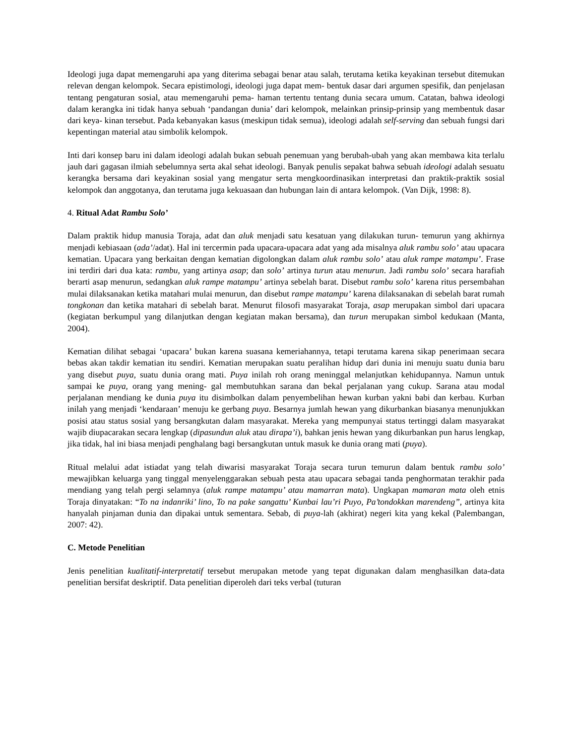Ideologi juga dapat memengaruhi apa yang diterima sebagai benar atau salah, terutama ketika keyakinan tersebut ditemukan relevan dengan kelompok. Secara epistimologi, ideologi juga dapat mem- bentuk dasar dari argumen spesifik, dan penjelasan tentang pengaturan sosial, atau memengaruhi pema- haman tertentu tentang dunia secara umum. Catatan, bahwa ideologi dalam kerangka ini tidak hanya sebuah ‘pandangan dunia’ dari kelompok, melainkan prinsip-prinsip yang membentuk dasar dari keya- kinan tersebut. Pada kebanyakan kasus (meskipun tidak semua), ideologi adalah self-serving dan sebuah fungsi dari kepentingan material atau simbolik kelompok.
Inti dari konsep baru ini dalam ideologi adalah bukan sebuah penemuan yang berubah-ubah yang akan membawa kita terlalu jauh dari gagasan ilmiah sebelumnya serta akal sehat ideologi. Banyak penulis sepakat bahwa sebuah ideologi adalah sesuatu kerangka bersama dari keyakinan sosial yang mengatur serta mengkoordinasikan interpretasi dan praktik-praktik sosial kelompok dan anggotanya, dan terutama juga kekuasaan dan hubungan lain di antara kelompok. (Van Dijk, 1998: 8).
4. Ritual Adat Rambu Solo’
Dalam praktik hidup manusia Toraja, adat dan aluk menjadi satu kesatuan yang dilakukan turun- temurun yang akhirnya menjadi kebiasaan (ada’/adat). Hal ini tercermin pada upacara-upacara adat yang ada misalnya aluk rambu solo’ atau upacara kematian. Upacara yang berkaitan dengan kematian digolongkan dalam aluk rambu solo’ atau aluk rampe matampu’. Frase ini terdiri dari dua kata: rambu, yang artinya asap; dan solo’ artinya turun atau menurun. Jadi rambu solo’ secara harafiah berarti asap menurun, sedangkan aluk rampe matampu’ artinya sebelah barat. Disebut rambu solo’ karena ritus persembahan mulai dilaksanakan ketika matahari mulai menurun, dan disebut rampe matampu’ karena dilaksanakan di sebelah barat rumah tongkonan dan ketika matahari di sebelah barat. Menurut filosofi masyarakat Toraja, asap merupakan simbol dari upacara (kegiatan berkumpul yang dilanjutkan dengan kegiatan makan bersama), dan turun merupakan simbol kedukaan (Manta, 2004).
Kematian dilihat sebagai ‘upacara’ bukan karena suasana kemeriahannya, tetapi terutama karena sikap penerimaan secara bebas akan takdir kematian itu sendiri. Kematian merupakan suatu peralihan hidup dari dunia ini menuju suatu dunia baru yang disebut puya, suatu dunia orang mati. Puya inilah roh orang meninggal melanjutkan kehidupannya. Namun untuk sampai ke puya, orang yang mening- gal membutuhkan sarana dan bekal perjalanan yang cukup. Sarana atau modal perjalanan mendiang ke dunia puya itu disimbolkan dalam penyembelihan hewan kurban yakni babi dan kerbau. Kurban inilah yang menjadi ‘kendaraan’ menuju ke gerbang puya. Besarnya jumlah hewan yang dikurbankan biasanya menunjukkan posisi atau status sosial yang bersangkutan dalam masyarakat. Mereka yang mempunyai status tertinggi dalam masyarakat wajib diupacarakan secara lengkap (dipasundun aluk atau dirapa’i), bahkan jenis hewan yang dikurbankan pun harus lengkap, jika tidak, hal ini biasa menjadi penghalang bagi bersangkutan untuk masuk ke dunia orang mati (puya).
Ritual melalui adat istiadat yang telah diwarisi masyarakat Toraja secara turun temurun dalam bentuk rambu solo’ mewajibkan keluarga yang tinggal menyelenggarakan sebuah pesta atau upacara sebagai tanda penghormatan terakhir pada mendiang yang telah pergi selamnya (aluk rampe matampu’ atau mamarran mata). Ungkapan mamaran mata oleh etnis Toraja dinyatakan: “To na indanriki’ lino, To na pake sangattu’ Kunbai lau’ri Puyo, Pa’tondokkan marendeng”, artinya kita hanyalah pinjaman dunia dan dipakai untuk sementara. Sebab, di puya-lah (akhirat) negeri kita yang kekal (Palembangan, 2007: 42).
C. Metode Penelitian
Jenis penelitian kualitatif-interpretatif tersebut merupakan metode yang tepat digunakan dalam menghasilkan data-data penelitian bersifat deskriptif. Data penelitian diperoleh dari teks verbal (tuturan